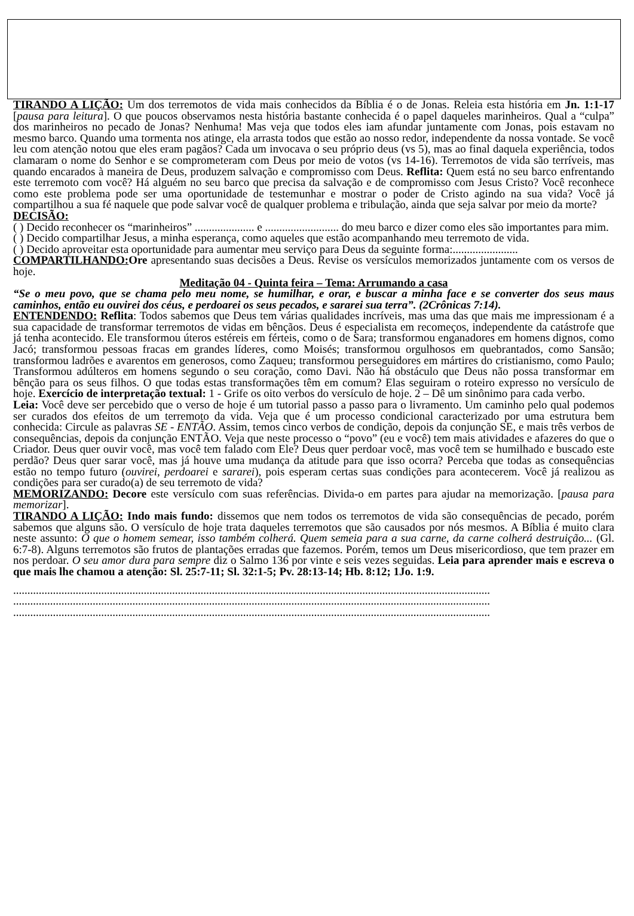TIRANDO A LIÇÃO: Um dos terremotos de vida mais conhecidos da Bíblia é o de Jonas. Releia esta história em Jn. 1:1-17 [pausa para leitura]. O que poucos observamos nesta história bastante conhecida é o papel daqueles marinheiros. Qual a “culpa” dos marinheiros no pecado de Jonas? Nenhuma! Mas veja que todos eles iam afundar juntamente com Jonas, pois estavam no mesmo barco. Quando uma tormenta nos atinge, ela arrasta todos que estão ao nosso redor, independente da nossa vontade. Se você leu com atenção notou que eles eram pagãos? Cada um invocava o seu próprio deus (vs 5), mas ao final daquela experiência, todos clamaram o nome do Senhor e se comprometeram com Deus por meio de votos (vs 14-16). Terremotos de vida são terríveis, mas quando encarados à maneira de Deus, produzem salvação e compromisso com Deus. Reflita: Quem está no seu barco enfrentando este terremoto com você? Há alguém no seu barco que precisa da salvação e de compromisso com Jesus Cristo? Você reconhece como este problema pode ser uma oportunidade de testemunhar e mostrar o poder de Cristo agindo na sua vida? Você já compartilhou a sua fé naquele que pode salvar você de qualquer problema e tribulação, ainda que seja salvar por meio da morte?
DECISÃO:
( ) Decido reconhecer os “marinheiros” ..................... e .......................... do meu barco e dizer como eles são importantes para mim.
( ) Decido compartilhar Jesus, a minha esperança, como aqueles que estão acompanhando meu terremoto de vida.
( ) Decido aproveitar esta oportunidade para aumentar meu serviço para Deus da seguinte forma:.......................
COMPARTILHANDO: Ore apresentando suas decisões a Deus. Revise os versículos memorizados juntamente com os versos de hoje.
Meditação 04 - Quinta feira – Tema: Arrumando a casa
“Se o meu povo, que se chama pelo meu nome, se humilhar, e orar, e buscar a minha face e se converter dos seus maus caminhos, então eu ouvirei dos céus, e perdoarei os seus pecados, e sararei sua terra”. (2Crônicas 7:14).
ENTENDENDO: Reflita: Todos sabemos que Deus tem várias qualidades incríveis, mas uma das que mais me impressionam é a sua capacidade de transformar terremotos de vidas em bênçãos. Deus é especialista em recomeços, independente da catástrofe que já tenha acontecido. Ele transformou úteros estéreis em férteis, como o de Sara; transformou enganadores em homens dignos, como Jacó; transformou pessoas fracas em grandes líderes, como Moisés; transformou orgulhosos em quebrantados, como Sansão; transformou ladrões e avarentos em generosos, como Zaqueu; transformou perseguidores em mártires do cristianismo, como Paulo; Transformou adúlteros em homens segundo o seu coração, como Davi. Não há obstáculo que Deus não possa transformar em bênção para os seus filhos. O que todas estas transformações têm em comum? Elas seguiram o roteiro expresso no versículo de hoje. Exercício de interpretação textual: 1 - Grife os oito verbos do versículo de hoje. 2 – Dê um sinônimo para cada verbo.
Leia: Você deve ser percebido que o verso de hoje é um tutorial passo a passo para o livramento. Um caminho pelo qual podemos ser curados dos efeitos de um terremoto da vida. Veja que é um processo condicional caracterizado por uma estrutura bem conhecida: Circule as palavras SE - ENTÃO. Assim, temos cinco verbos de condição, depois da conjunção SE, e mais três verbos de consequências, depois da conjunção ENTÃO. Veja que neste processo o “povo” (eu e você) tem mais atividades e afazeres do que o Criador. Deus quer ouvir você, mas você tem falado com Ele? Deus quer perdoar você, mas você tem se humilhado e buscado este perdão? Deus quer sarar você, mas já houve uma mudança da atitude para que isso ocorra? Perceba que todas as consequências estão no tempo futuro (ouvirei, perdoarei e sararei), pois esperam certas suas condições para acontecerem. Você já realizou as condições para ser curado(a) de seu terremoto de vida?
MEMORIZANDO: Decore este versículo com suas referências. Divida-o em partes para ajudar na memorização. [pausa para memorizar].
TIRANDO A LIÇÃO: Indo mais fundo: dissemos que nem todos os terremotos de vida são consequências de pecado, porém sabemos que alguns são. O versículo de hoje trata daqueles terremotos que são causados por nós mesmos. A Bíblia é muito clara neste assunto: O que o homem semear, isso também colherá. Quem semeia para a sua carne, da carne colherá destruição... (Gl. 6:7-8). Alguns terremotos são frutos de plantações erradas que fazemos. Porém, temos um Deus misericordioso, que tem prazer em nos perdoar. O seu amor dura para sempre diz o Salmo 136 por vinte e seis vezes seguidas. Leia para aprender mais e escreva o que mais lhe chamou a atenção: Sl. 25:7-11; Sl. 32:1-5; Pv. 28:13-14; Hb. 8:12; 1Jo. 1:9.
........................................................................................................................................................................
........................................................................................................................................................................
........................................................................................................................................................................